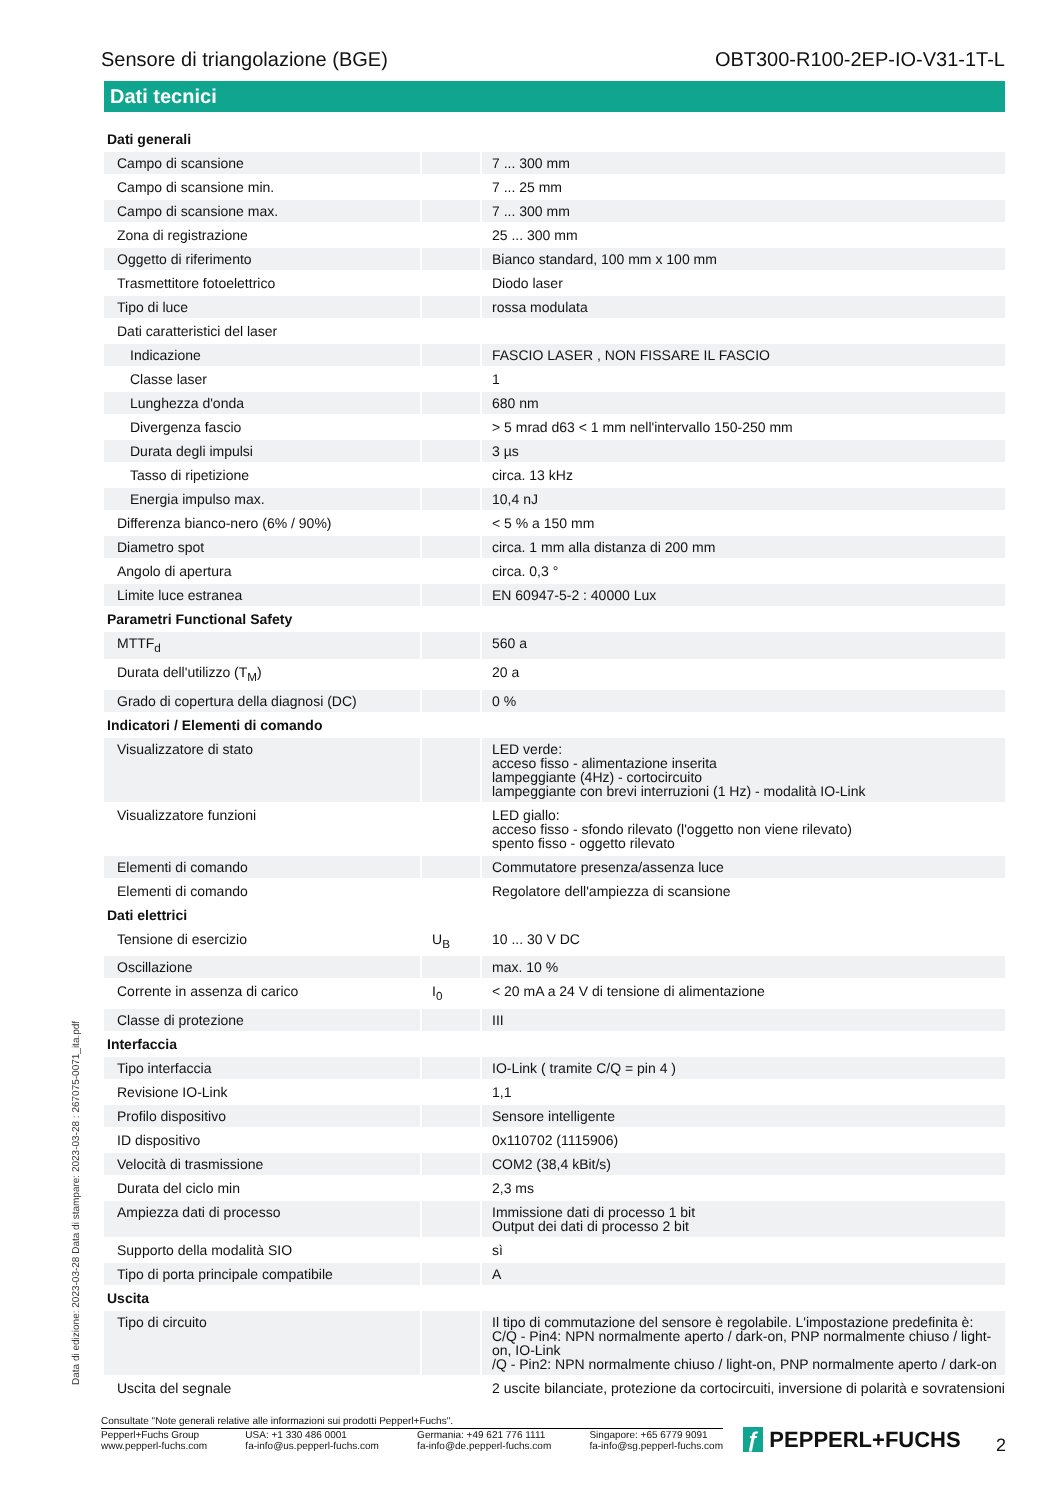Sensore di triangolazione (BGE) OBT300-R100-2EP-IO-V31-1T-L
Dati tecnici
| Dati generali | | |
| Campo di scansione | | 7 ... 300 mm |
| Campo di scansione min. | | 7 ... 25 mm |
| Campo di scansione max. | | 7 ... 300 mm |
| Zona di registrazione | | 25 ... 300 mm |
| Oggetto di riferimento | | Bianco standard, 100 mm x 100 mm |
| Trasmettitore fotoelettrico | | Diodo laser |
| Tipo di luce | | rossa modulata |
| Dati caratteristici del laser | | |
| Indicazione | | FASCIO LASER , NON FISSARE IL FASCIO |
| Classe laser | | 1 |
| Lunghezza d'onda | | 680 nm |
| Divergenza fascio | | > 5 mrad d63 < 1 mm nell'intervallo 150-250 mm |
| Durata degli impulsi | | 3 µs |
| Tasso di ripetizione | | circa. 13 kHz |
| Energia impulso max. | | 10,4 nJ |
| Differenza bianco-nero (6% / 90%) | | < 5 % a 150 mm |
| Diametro spot | | circa. 1 mm alla distanza di 200 mm |
| Angolo di apertura | | circa. 0,3 ° |
| Limite luce estranea | | EN 60947-5-2 : 40000 Lux |
| Parametri Functional Safety | | |
| MTTF<sub>d</sub> | | 560 a |
| Durata dell'utilizzo (T<sub>M</sub>) | | 20 a |
| Grado di copertura della diagnosi (DC) | | 0 % |
| Indicatori / Elementi di comando | | |
| Visualizzatore di stato | | LED verde: acceso fisso - alimentazione inserita lampeggiante (4Hz) - cortocircuito lampeggiante con brevi interruzioni (1 Hz) - modalità IO-Link |
| Visualizzatore funzioni | | LED giallo: acceso fisso - sfondo rilevato (l'oggetto non viene rilevato) spento fisso - oggetto rilevato |
| Elementi di comando | | Commutatore presenza/assenza luce |
| Elementi di comando | | Regolatore dell'ampiezza di scansione |
| Dati elettrici | | |
| Tensione di esercizio | U<sub>B</sub> | 10 ... 30 V DC |
| Oscillazione | | max. 10 % |
| Corrente in assenza di carico | I<sub>0</sub> | < 20 mA a 24 V di tensione di alimentazione |
| Classe di protezione | | III |
| Interfaccia | | |
| Tipo interfaccia | | IO-Link ( tramite C/Q = pin 4 ) |
| Revisione IO-Link | | 1,1 |
| Profilo dispositivo | | Sensore intelligente |
| ID dispositivo | | 0x110702 (1115906) |
| Velocità di trasmissione | | COM2 (38,4 kBit/s) |
| Durata del ciclo min | | 2,3 ms |
| Ampiezza dati di processo | | Immissione dati di processo 1 bit Output dei dati di processo 2 bit |
| Supporto della modalità SIO | | sì |
| Tipo di porta principale compatibile | | A |
| Uscita | | |
| Tipo di circuito | | Il tipo di commutazione del sensore è regolabile. L'impostazione predefinita è: C/Q - Pin4: NPN normalmente aperto / dark-on, PNP normalmente chiuso / light-on, IO-Link /Q - Pin2: NPN normalmente chiuso / light-on, PNP normalmente aperto / dark-on |
| Uscita del segnale | | 2 uscite bilanciate, protezione da cortocircuiti, inversione di polarità e sovratensioni |
Data di edizione: 2023-03-28 Data di stampare: 2023-03-28 : 267075-0071_ita.pdf
Consultate "Note generali relative alle informazioni sui prodotti Pepperl+Fuchs".
Pepperl+Fuchs Group
www.pepperl-fuchs.com
USA: +1 330 486 0001
fa-info@us.pepperl-fuchs.com
Germania: +49 621 776 1111
fa-info@de.pepperl-fuchs.com
Singapore: +65 6779 9091
fa-info@sg.pepperl-fuchs.com
ƒ PEPPERL+FUCHS 2